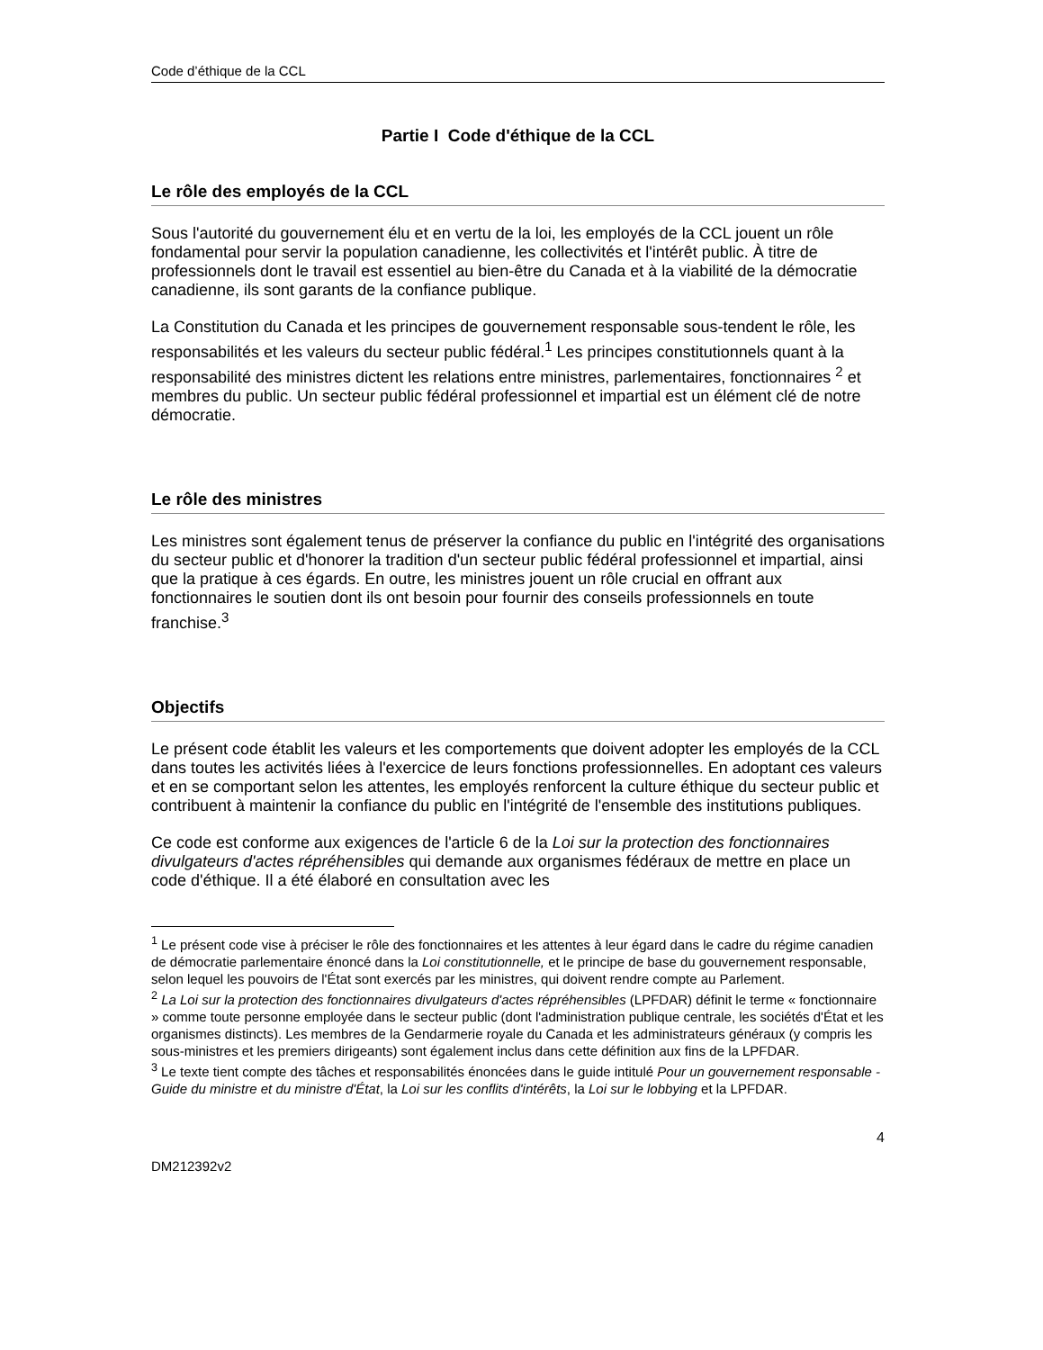Code d’éthique de la CCL
Partie I Code d'éthique de la CCL
Le rôle des employés de la CCL
Sous l'autorité du gouvernement élu et en vertu de la loi, les employés de la CCL jouent un rôle fondamental pour servir la population canadienne, les collectivités et l'intérêt public. À titre de professionnels dont le travail est essentiel au bien-être du Canada et à la viabilité de la démocratie canadienne, ils sont garants de la confiance publique.
La Constitution du Canada et les principes de gouvernement responsable sous-tendent le rôle, les responsabilités et les valeurs du secteur public fédéral.<sup>1</sup> Les principes constitutionnels quant à la responsabilité des ministres dictent les relations entre ministres, parlementaires, fonctionnaires <sup>2</sup> et membres du public. Un secteur public fédéral professionnel et impartial est un élément clé de notre démocratie.
Le rôle des ministres
Les ministres sont également tenus de préserver la confiance du public en l'intégrité des organisations du secteur public et d'honorer la tradition d'un secteur public fédéral professionnel et impartial, ainsi que la pratique à ces égards. En outre, les ministres jouent un rôle crucial en offrant aux fonctionnaires le soutien dont ils ont besoin pour fournir des conseils professionnels en toute franchise.<sup>3</sup>
Objectifs
Le présent code établit les valeurs et les comportements que doivent adopter les employés de la CCL dans toutes les activités liées à l'exercice de leurs fonctions professionnelles. En adoptant ces valeurs et en se comportant selon les attentes, les employés renforcent la culture éthique du secteur public et contribuent à maintenir la confiance du public en l'intégrité de l'ensemble des institutions publiques.
Ce code est conforme aux exigences de l'article 6 de la Loi sur la protection des fonctionnaires divulgateurs d'actes répréhensibles qui demande aux organismes fédéraux de mettre en place un code d'éthique. Il a été élaboré en consultation avec les
<sup>1</sup> Le présent code vise à préciser le rôle des fonctionnaires et les attentes à leur égard dans le cadre du régime canadien de démocratie parlementaire énoncé dans la Loi constitutionnelle, et le principe de base du gouvernement responsable, selon lequel les pouvoirs de l'État sont exercés par les ministres, qui doivent rendre compte au Parlement.
<sup>2</sup> La Loi sur la protection des fonctionnaires divulgateurs d'actes répréhensibles (LPFDAR) définit le terme « fonctionnaire » comme toute personne employée dans le secteur public (dont l'administration publique centrale, les sociétés d'État et les organismes distincts). Les membres de la Gendarmerie royale du Canada et les administrateurs généraux (y compris les sous-ministres et les premiers dirigeants) sont également inclus dans cette définition aux fins de la LPFDAR.
<sup>3</sup> Le texte tient compte des tâches et responsabilités énoncées dans le guide intitulé Pour un gouvernement responsable - Guide du ministre et du ministre d'État, la Loi sur les conflits d'intérêts, la Loi sur le lobbying et la LPFDAR.
4
DM212392v2